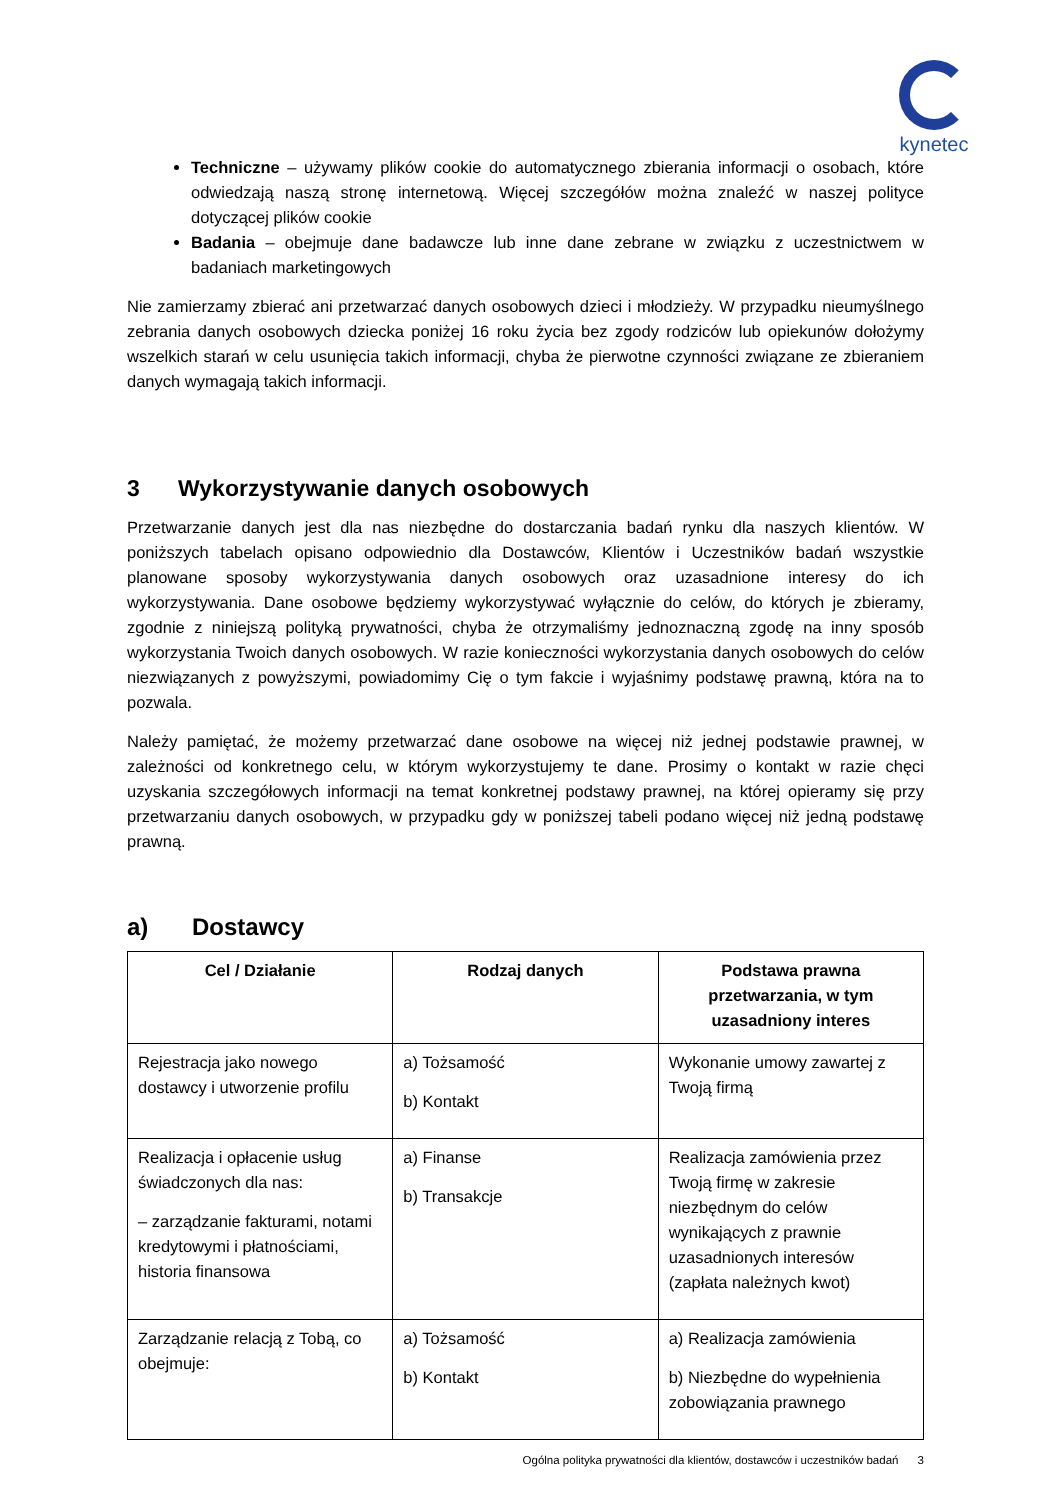kynetec
Techniczne – używamy plików cookie do automatycznego zbierania informacji o osobach, które odwiedzają naszą stronę internetową. Więcej szczegółów można znaleźć w naszej polityce dotyczącej plików cookie
Badania – obejmuje dane badawcze lub inne dane zebrane w związku z uczestnictwem w badaniach marketingowych
Nie zamierzamy zbierać ani przetwarzać danych osobowych dzieci i młodzieży. W przypadku nieumyślnego zebrania danych osobowych dziecka poniżej 16 roku życia bez zgody rodziców lub opiekunów dołożymy wszelkich starań w celu usunięcia takich informacji, chyba że pierwotne czynności związane ze zbieraniem danych wymagają takich informacji.
3 Wykorzystywanie danych osobowych
Przetwarzanie danych jest dla nas niezbędne do dostarczania badań rynku dla naszych klientów. W poniższych tabelach opisano odpowiednio dla Dostawców, Klientów i Uczestników badań wszystkie planowane sposoby wykorzystywania danych osobowych oraz uzasadnione interesy do ich wykorzystywania. Dane osobowe będziemy wykorzystywać wyłącznie do celów, do których je zbieramy, zgodnie z niniejszą polityką prywatności, chyba że otrzymaliśmy jednoznaczną zgodę na inny sposób wykorzystania Twoich danych osobowych. W razie konieczności wykorzystania danych osobowych do celów niezwiązanych z powyższymi, powiadomimy Cię o tym fakcie i wyjaśnimy podstawę prawną, która na to pozwala.
Należy pamiętać, że możemy przetwarzać dane osobowe na więcej niż jednej podstawie prawnej, w zależności od konkretnego celu, w którym wykorzystujemy te dane. Prosimy o kontakt w razie chęci uzyskania szczegółowych informacji na temat konkretnej podstawy prawnej, na której opieramy się przy przetwarzaniu danych osobowych, w przypadku gdy w poniższej tabeli podano więcej niż jedną podstawę prawną.
a) Dostawcy
| Cel / Działanie | Rodzaj danych | Podstawa prawna przetwarzania, w tym uzasadniony interes |
| --- | --- | --- |
| Rejestracja jako nowego dostawcy i utworzenie profilu | a) Tożsamość b) Kontakt | Wykonanie umowy zawartej z Twoją firmą |
| Realizacja i opłacenie usług świadczonych dla nas: – zarządzanie fakturami, notami kredytowymi i płatnościami, historia finansowa | a) Finanse b) Transakcje | Realizacja zamówienia przez Twoją firmę w zakresie niezbędnym do celów wynikających z prawnie uzasadnionych interesów (zapłata należnych kwot) |
| Zarządzanie relacją z Tobą, co obejmuje: | a) Tożsamość b) Kontakt | a) Realizacja zamówienia b) Niezbędne do wypełnienia zobowiązania prawnego |
Ogólna polityka prywatności dla klientów, dostawców i uczestników badań 3